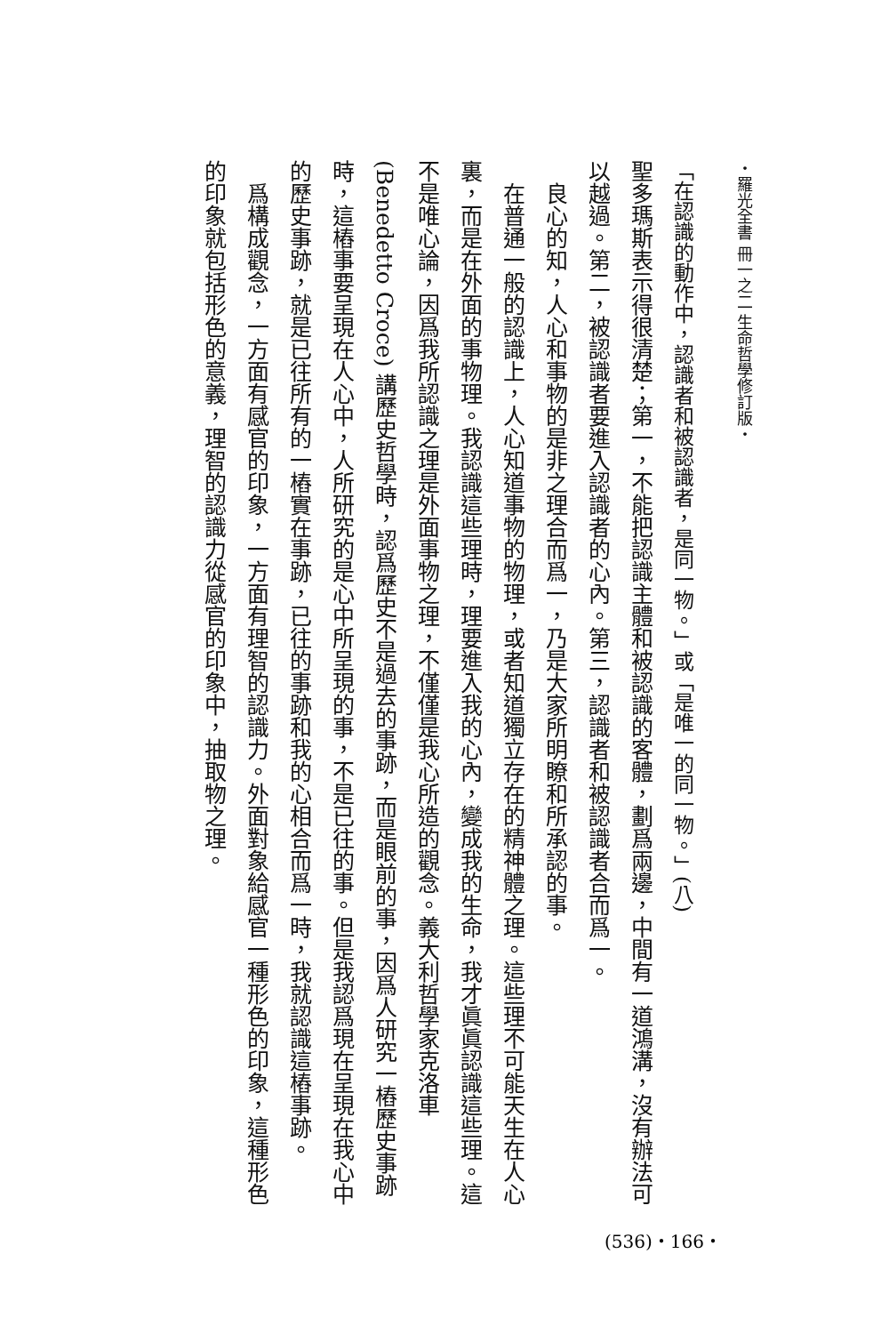・羅光全書 冊一之二 生命哲學修訂版・
「在認識的動作中，認識者和被認識者，是同一物。」或「是唯一的同一物。」(八)
聖多瑪斯表示得很清楚；第一，不能把認識主體和被認識的客體，劃爲兩邊，中間有一道鴻溝，沒有辦法可以越過。第二，被認識者要進入認識者的心內。第三，認識者和被認識者合而爲一。
　良心的知，人心和事物的是非之理合而爲一，乃是大家所明瞭和所承認的事。
　在普通一般的認識上，人心知道事物的物理，或者知道獨立存在的精神體之理。這些理不可能天生在人心裏，而是在外面的事物理。我認識這些理時，理要進入我的心內，變成我的生命，我才眞眞認識這些理。這不是唯心論，因爲我所認識之理是外面事物之理，不僅僅是我心所造的觀念。義大利哲學家克洛車 (Benedetto Croce) 講歷史哲學時，認爲歷史不是過去的事跡，而是眼前的事，因爲人研究一樁歷史事跡時，這樁事要呈現在人心中，人所研究的是心中所呈現的事，不是已往的事。但是我認爲現在呈現在我心中的歷史事跡，就是已往所有的一樁實在事跡，已往的事跡和我的心相合而爲一時，我就認識這樁事跡。
　爲構成觀念，一方面有感官的印象，一方面有理智的認識力。外面對象給感官一種形色的印象，這種形色的印象就包括形色的意義，理智的認識力從感官的印象中，抽取物之理。
(536)・166・